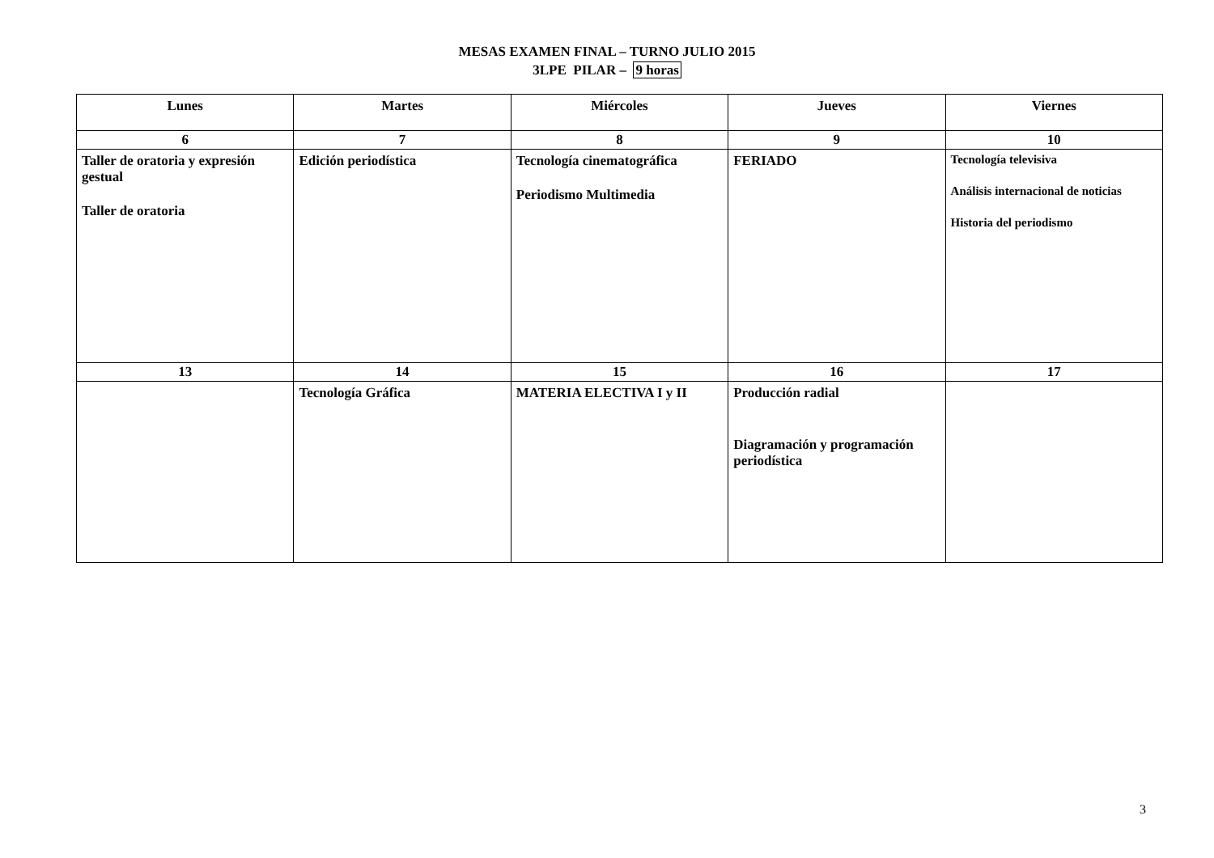MESAS EXAMEN FINAL – TURNO JULIO 2015
3LPE PILAR – 9 horas
| Lunes | Martes | Miércoles | Jueves | Viernes |
| --- | --- | --- | --- | --- |
| 6 | 7 | 8 | 9 | 10 |
| Taller de oratoria y expresión gestual Taller de oratoria | Edición periodística | Tecnología cinematográfica Periodismo Multimedia | FERIADO | Tecnología televisiva Análisis internacional de noticias Historia del periodismo |
| 13 | 14 | 15 | 16 | 17 |
| | Tecnología Gráfica | MATERIA ELECTIVA I y II | Producción radial Diagramación y programación periodística | |
3